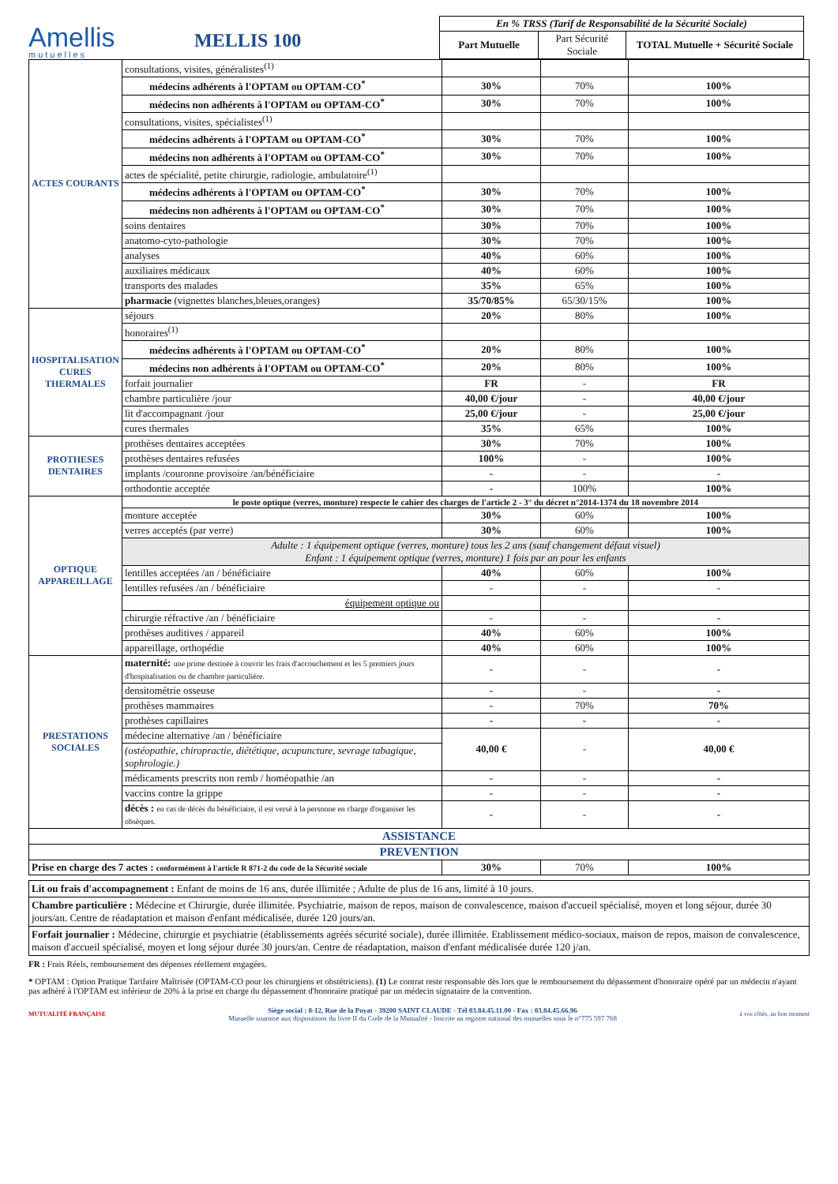Amellis
mutuelles
MELLIS 100
| En % TRSS (Tarif de Responsabilité de la Sécurité Sociale) | | |
| --- | --- | --- |
| Part Mutuelle | Part Sécurité Sociale | TOTAL Mutuelle + Sécurité Sociale |
| ACTES COURANTS | consultations, visites, généralistes<sup>(1)</sup> | | | |
| | médecins adhérents à l'OPTAM ou OPTAM-CO<sup>*</sup> | 30% | 70% | 100% |
| | médecins non adhérents à l'OPTAM ou OPTAM-CO<sup>*</sup> | 30% | 70% | 100% |
| | consultations, visites, spécialistes<sup>(1)</sup> | | | |
| | médecins adhérents à l'OPTAM ou OPTAM-CO<sup>*</sup> | 30% | 70% | 100% |
| | médecins non adhérents à l'OPTAM ou OPTAM-CO<sup>*</sup> | 30% | 70% | 100% |
| | actes de spécialité, petite chirurgie, radiologie, ambulatoire<sup>(1)</sup> | | | |
| | médecins adhérents à l'OPTAM ou OPTAM-CO<sup>*</sup> | 30% | 70% | 100% |
| | médecins non adhérents à l'OPTAM ou OPTAM-CO<sup>*</sup> | 30% | 70% | 100% |
| | soins dentaires | 30% | 70% | 100% |
| | anatomo-cyto-pathologie | 30% | 70% | 100% |
| | analyses | 40% | 60% | 100% |
| | auxiliaires médicaux | 40% | 60% | 100% |
| | transports des malades | 35% | 65% | 100% |
| | pharmacie (vignettes blanches,bleues,oranges) | 35/70/85% | 65/30/15% | 100% |
| HOSPITALISATION CURES THERMALES | séjours | 20% | 80% | 100% |
| | honoraires<sup>(1)</sup> | | | |
| | médecins adhérents à l'OPTAM ou OPTAM-CO<sup>*</sup> | 20% | 80% | 100% |
| | médecins non adhérents à l'OPTAM ou OPTAM-CO<sup>*</sup> | 20% | 80% | 100% |
| | forfait journalier | FR | - | FR |
| | chambre particulière /jour | 40,00 €/jour | - | 40,00 €/jour |
| | lit d'accompagnant /jour | 25,00 €/jour | - | 25,00 €/jour |
| | cures thermales | 35% | 65% | 100% |
| PROTHESES DENTAIRES | prothèses dentaires acceptées | 30% | 70% | 100% |
| | prothèses dentaires refusées | 100% | - | 100% |
| | implants /couronne provisoire /an/bénéficiaire | - | - | - |
| | orthodontie acceptée | - | 100% | 100% |
| OPTIQUE APPAREILLAGE | le poste optique (verres, monture) respecte le cahier des charges de l'article 2 - 3° du décret n°2014-1374 du 18 novembre 2014 | | | |
| | monture acceptée | 30% | 60% | 100% |
| | verres acceptés (par verre) | 30% | 60% | 100% |
| | Adulte : 1 équipement optique (verres, monture) tous les 2 ans (sauf changement défaut visuel) Enfant : 1 équipement optique (verres, monture) 1 fois par an pour les enfants | | | |
| | lentilles acceptées /an / bénéficiaire | 40% | 60% | 100% |
| | lentilles refusées /an / bénéficiaire | - | - | - |
| | équipement optique ou | | | |
| | chirurgie réfractive /an / bénéficiaire | - | - | - |
| | prothèses auditives / appareil | 40% | 60% | 100% |
| | appareillage, orthopédie | 40% | 60% | 100% |
| PRESTATIONS SOCIALES | maternité: une prime destinée à couvrir les frais d'accouchement et les 5 premiers jours d'hospitalisation ou de chambre particulière. | - | - | - |
| | densitométrie osseuse | - | - | - |
| | prothèses mammaires | - | 70% | 70% |
| | prothèses capillaires | - | - | - |
| | médecine alternative /an / bénéficiaire | 40,00 € | - | 40,00 € |
| | (ostéopathie, chiropractie, diététique, acupuncture, sevrage tabagique, sophrologie.) | | | |
| | médicaments prescrits non remb / homéopathie /an | - | - | - |
| | vaccins contre la grippe | - | - | - |
| | décès : en cas de décès du bénéficiaire, il est versé à la personne en charge d'organiser les obsèques. | - | - | - |
| ASSISTANCE | | | | |
| PREVENTION | | | | |
| Prise en charge des 7 actes : conformément à l'article R 871-2 du code de la Sécurité sociale | | 30% | 70% | 100% |
Lit ou frais d'accompagnement : Enfant de moins de 16 ans, durée illimitée ; Adulte de plus de 16 ans, limité à 10 jours.
Chambre particulière : Médecine et Chirurgie, durée illimitée. Psychiatrie, maison de repos, maison de convalescence, maison d'accueil spécialisé, moyen et long séjour, durée 30 jours/an. Centre de réadaptation et maison d'enfant médicalisée, durée 120 jours/an.
Forfait journalier : Médecine, chirurgie et psychiatrie (établissements agréés sécurité sociale), durée illimitée. Etablissement médico-sociaux, maison de repos, maison de convalescence, maison d'accueil spécialisé, moyen et long séjour durée 30 jours/an. Centre de réadaptation, maison d'enfant médicalisée durée 120 j/an.
FR : Frais Réels, remboursement des dépenses réellement engagées.
* OPTAM : Option Pratique Tarifaire Maîtrisée (OPTAM-CO pour les chirurgiens et obstétriciens). (1) Le contrat reste responsable dès lors que le remboursement du dépassement d'honoraire opéré par un médecin n'ayant pas adhéré à l'OPTAM est inférieur de 20% à la prise en charge du dépassement d'honoraire pratiqué par un médecin signataire de la convention.
MUTUALITÉ FRANÇAISE
Siège social : 8-12, Rue de la Poyat - 39200 SAINT CLAUDE - Tél 03.84.45.11.00 - Fax : 03.84.45.66.96
Mutuelle soumise aux dispositions du livre II du Code de la Mutualité - Inscrite au registre national des mutuelles sous le n°775 597 768
à vos côtés, au bon moment